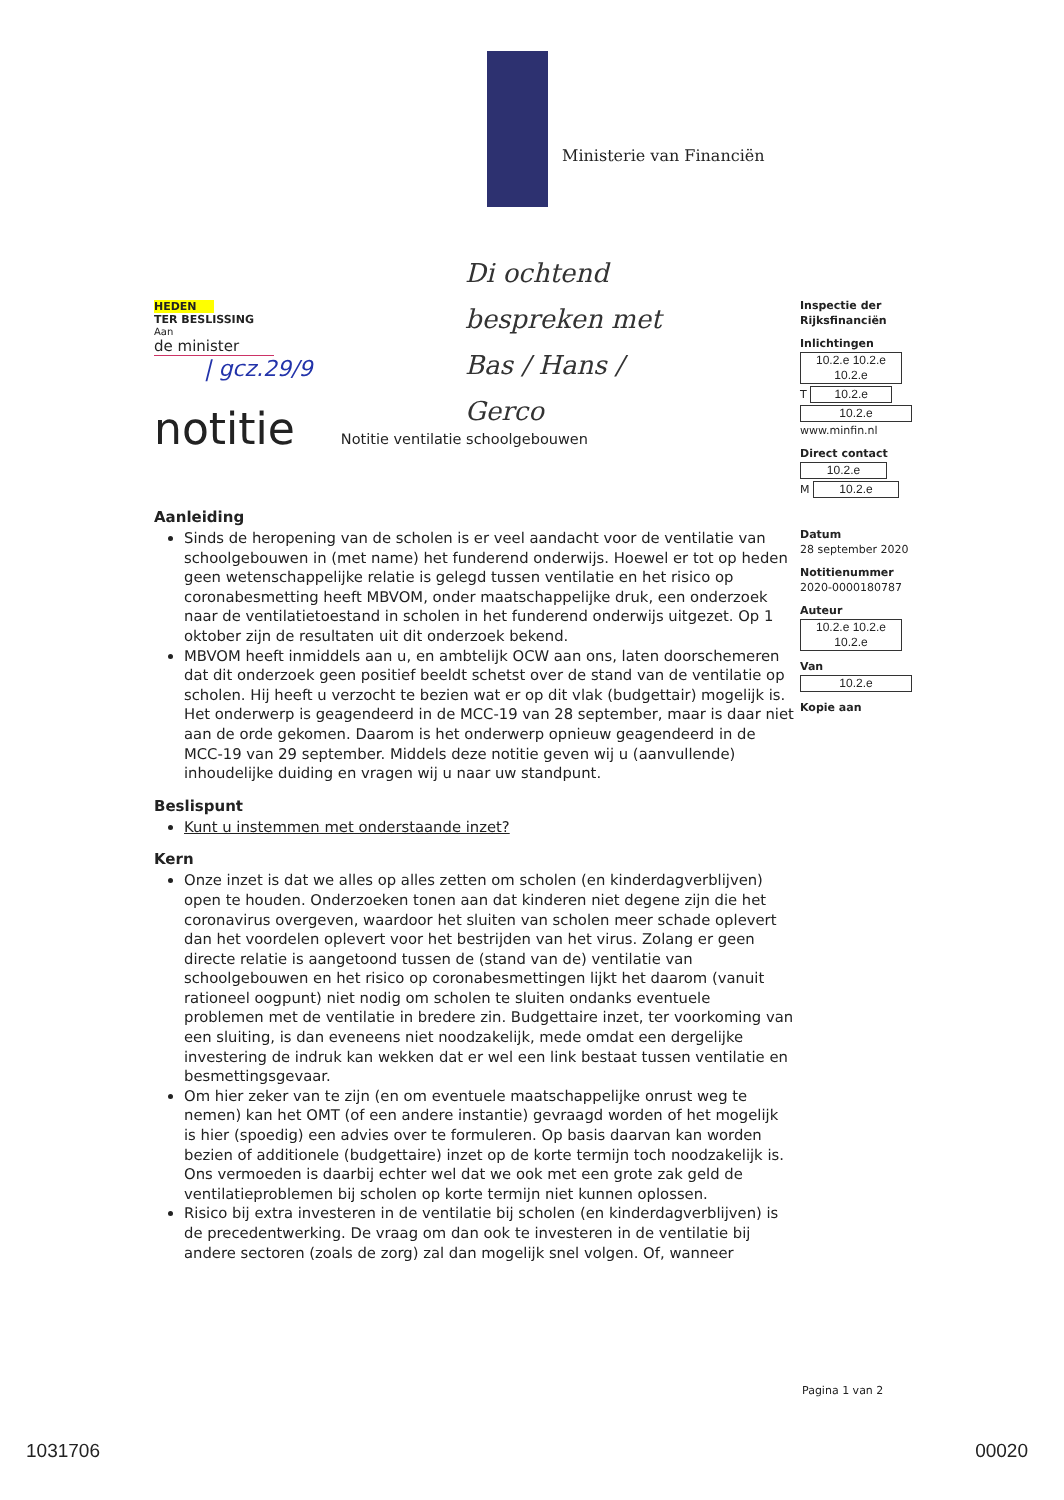Ministerie van Financiën
Di ochtend
bespreken met
Bas / Hans /
Gerco
HEDEN
TER BESLISSING
Aan
de minister
| gcz.29/9
notitie Notitie ventilatie schoolgebouwen
Aanleiding
Sinds de heropening van de scholen is er veel aandacht voor de ventilatie van schoolgebouwen in (met name) het funderend onderwijs. Hoewel er tot op heden geen wetenschappelijke relatie is gelegd tussen ventilatie en het risico op coronabesmetting heeft MBVOM, onder maatschappelijke druk, een onderzoek naar de ventilatietoestand in scholen in het funderend onderwijs uitgezet. Op 1 oktober zijn de resultaten uit dit onderzoek bekend.
MBVOM heeft inmiddels aan u, en ambtelijk OCW aan ons, laten doorschemeren dat dit onderzoek geen positief beeldt schetst over de stand van de ventilatie op scholen. Hij heeft u verzocht te bezien wat er op dit vlak (budgettair) mogelijk is. Het onderwerp is geagendeerd in de MCC-19 van 28 september, maar is daar niet aan de orde gekomen. Daarom is het onderwerp opnieuw geagendeerd in de MCC-19 van 29 september. Middels deze notitie geven wij u (aanvullende) inhoudelijke duiding en vragen wij u naar uw standpunt.
Beslispunt
Kunt u instemmen met onderstaande inzet?
Kern
Onze inzet is dat we alles op alles zetten om scholen (en kinderdagverblijven) open te houden. Onderzoeken tonen aan dat kinderen niet degene zijn die het coronavirus overgeven, waardoor het sluiten van scholen meer schade oplevert dan het voordelen oplevert voor het bestrijden van het virus. Zolang er geen directe relatie is aangetoond tussen de (stand van de) ventilatie van schoolgebouwen en het risico op coronabesmettingen lijkt het daarom (vanuit rationeel oogpunt) niet nodig om scholen te sluiten ondanks eventuele problemen met de ventilatie in bredere zin. Budgettaire inzet, ter voorkoming van een sluiting, is dan eveneens niet noodzakelijk, mede omdat een dergelijke investering de indruk kan wekken dat er wel een link bestaat tussen ventilatie en besmettingsgevaar.
Om hier zeker van te zijn (en om eventuele maatschappelijke onrust weg te nemen) kan het OMT (of een andere instantie) gevraagd worden of het mogelijk is hier (spoedig) een advies over te formuleren. Op basis daarvan kan worden bezien of additionele (budgettaire) inzet op de korte termijn toch noodzakelijk is. Ons vermoeden is daarbij echter wel dat we ook met een grote zak geld de ventilatieproblemen bij scholen op korte termijn niet kunnen oplossen.
Risico bij extra investeren in de ventilatie bij scholen (en kinderdagverblijven) is de precedentwerking. De vraag om dan ook te investeren in de ventilatie bij andere sectoren (zoals de zorg) zal dan mogelijk snel volgen. Of, wanneer
Inspectie der Rijksfinanciën
Inlichtingen
10.2.e 10.2.e 10.2.e
T 10.2.e
10.2.e
www.minfin.nl
Direct contact
10.2.e
M 10.2.e
Datum
28 september 2020
Notitienummer
2020-0000180787
Auteur
10.2.e 10.2.e 10.2.e
Van
10.2.e
Kopie aan
Pagina 1 van 2
1031706 00020